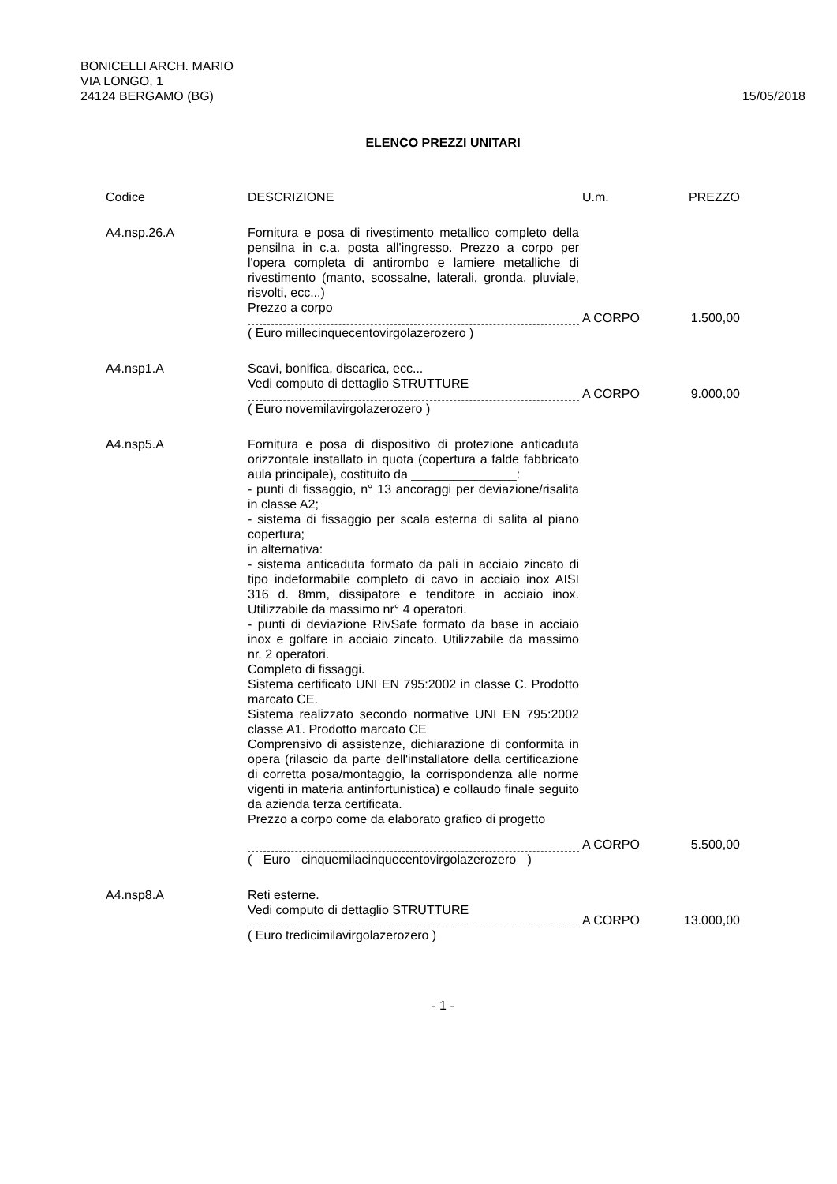BONICELLI ARCH. MARIO
VIA LONGO, 1
24124 BERGAMO (BG)
15/05/2018
ELENCO PREZZI UNITARI
| Codice | DESCRIZIONE | U.m. | PREZZO |
| --- | --- | --- | --- |
| A4.nsp.26.A | Fornitura e posa di rivestimento metallico completo della pensilna in c.a. posta all'ingresso. Prezzo a corpo per l'opera completa di antirombo e lamiere metalliche di rivestimento (manto, scossalne, laterali, gronda, pluviale, risvolti, ecc...) Prezzo a corpo | A CORPO | 1.500,00 |
| | ( Euro millecinquecentovirgolazerozero ) | | |
| A4.nsp1.A | Scavi, bonifica, discarica, ecc... Vedi computo di dettaglio STRUTTURE | A CORPO | 9.000,00 |
| | ( Euro novemilavirgolazerozero ) | | |
| A4.nsp5.A | Fornitura e posa di dispositivo di protezione anticaduta orizzontale installato in quota (copertura a falde fabbricato aula principale), costituito da _______________: - punti di fissaggio, n° 13 ancoraggi per deviazione/risalita in classe A2; - sistema di fissaggio per scala esterna di salita al piano copertura; in alternativa: - sistema anticaduta formato da pali in acciaio zincato di tipo indeformabile completo di cavo in acciaio inox AISI 316 d. 8mm, dissipatore e tenditore in acciaio inox. Utilizzabile da massimo nr° 4 operatori. - punti di deviazione RivSafe formato da base in acciaio inox e golfare in acciaio zincato. Utilizzabile da massimo nr. 2 operatori. Completo di fissaggi. Sistema certificato UNI EN 795:2002 in classe C. Prodotto marcato CE. Sistema realizzato secondo normative UNI EN 795:2002 classe A1. Prodotto marcato CE Comprensivo di assistenze, dichiarazione di conformita in opera (rilascio da parte dell'installatore della certificazione di corretta posa/montaggio, la corrispondenza alle norme vigenti in materia antinfortunistica) e collaudo finale seguito da azienda terza certificata. Prezzo a corpo come da elaborato grafico di progetto | A CORPO | 5.500,00 |
| | ( Euro cinquemilacinquecentovirgolazerozero ) | | |
| A4.nsp8.A | Reti esterne. Vedi computo di dettaglio STRUTTURE | A CORPO | 13.000,00 |
| | ( Euro tredicimilavirgolazerozero ) | | |
- 1 -